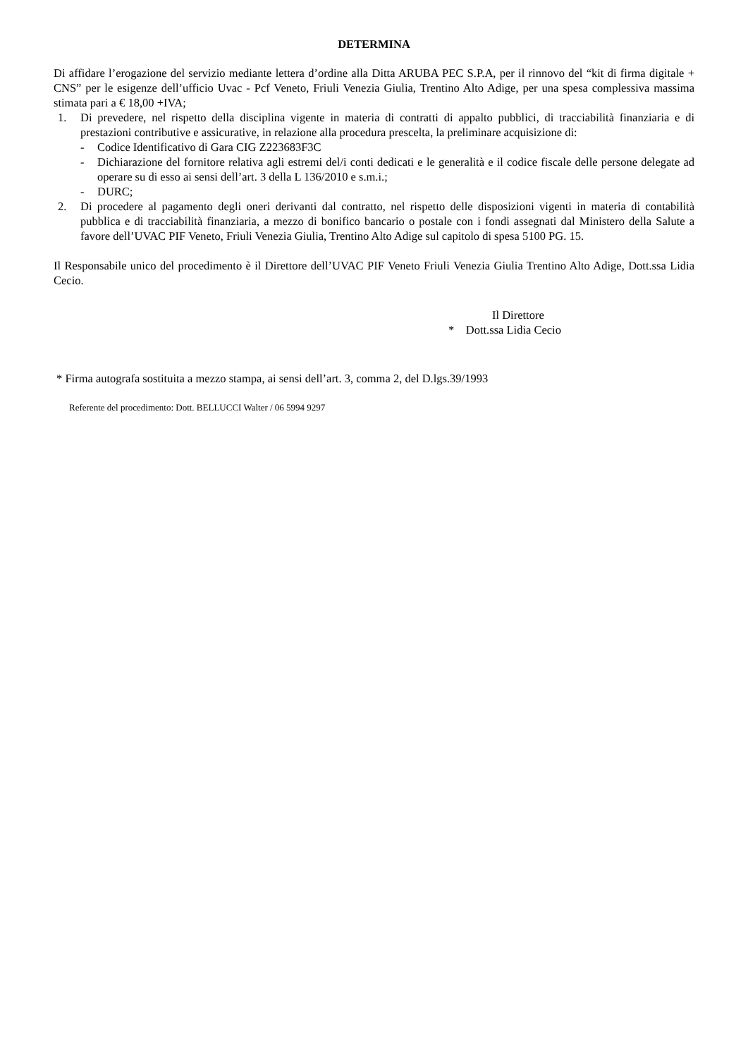DETERMINA
Di affidare l’erogazione del servizio mediante lettera d’ordine alla Ditta ARUBA PEC S.P.A, per il rinnovo del “kit di firma digitale + CNS” per le esigenze dell’ufficio Uvac - Pcf Veneto, Friuli Venezia Giulia, Trentino Alto Adige, per una spesa complessiva massima stimata pari a € 18,00 +IVA;
1. Di prevedere, nel rispetto della disciplina vigente in materia di contratti di appalto pubblici, di tracciabilità finanziaria e di prestazioni contributive e assicurative, in relazione alla procedura prescelta, la preliminare acquisizione di:
- Codice Identificativo di Gara CIG Z223683F3C
- Dichiarazione del fornitore relativa agli estremi del/i conti dedicati e le generalità e il codice fiscale delle persone delegate ad operare su di esso ai sensi dell’art. 3 della L 136/2010 e s.m.i.;
- DURC;
2. Di procedere al pagamento degli oneri derivanti dal contratto, nel rispetto delle disposizioni vigenti in materia di contabilità pubblica e di tracciabilità finanziaria, a mezzo di bonifico bancario o postale con i fondi assegnati dal Ministero della Salute a favore dell’UVAC PIF Veneto, Friuli Venezia Giulia, Trentino Alto Adige sul capitolo di spesa 5100 PG. 15.
Il Responsabile unico del procedimento è il Direttore dell’UVAC PIF Veneto Friuli Venezia Giulia Trentino Alto Adige, Dott.ssa Lidia Cecio.
Il Direttore
* Dott.ssa Lidia Cecio
* Firma autografa sostituita a mezzo stampa, ai sensi dell’art. 3, comma 2, del D.lgs.39/1993
Referente del procedimento: Dott. BELLUCCI Walter / 06 5994 9297